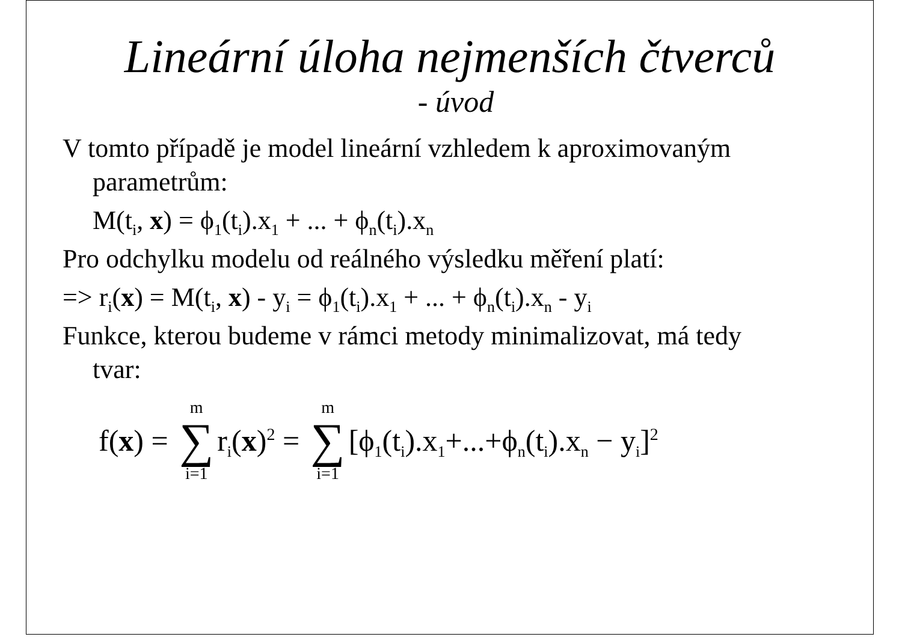Lineární úloha nejmenších čtverců
- úvod
V tomto případě je model lineární vzhledem k aproximovaným
parametrům:
M(t<sub>i</sub>, x) = ϕ<sub>1</sub>(t<sub>i</sub>).x<sub>1</sub> + ... + ϕ<sub>n</sub>(t<sub>i</sub>).x<sub>n</sub>
Pro odchylku modelu od reálného výsledku měření platí:
=> r<sub>i</sub>(x) = M(t<sub>i</sub>, x) - y<sub>i</sub> = ϕ<sub>1</sub>(t<sub>i</sub>).x<sub>1</sub> + ... + ϕ<sub>n</sub>(t<sub>i</sub>).x<sub>n</sub> - y<sub>i</sub>
Funkce, kterou budeme v rámci metody minimalizovat, má tedy
tvar:
f(x) = m ∑ i=1 r<sub>i</sub>(x)<sup>2</sup> = m ∑ i=1 [ϕ<sub>1</sub>(t<sub>i</sub>).x<sub>1</sub>+...+ϕ<sub>n</sub>(t<sub>i</sub>).x<sub>n</sub> − y<sub>i</sub>]<sup>2</sup>